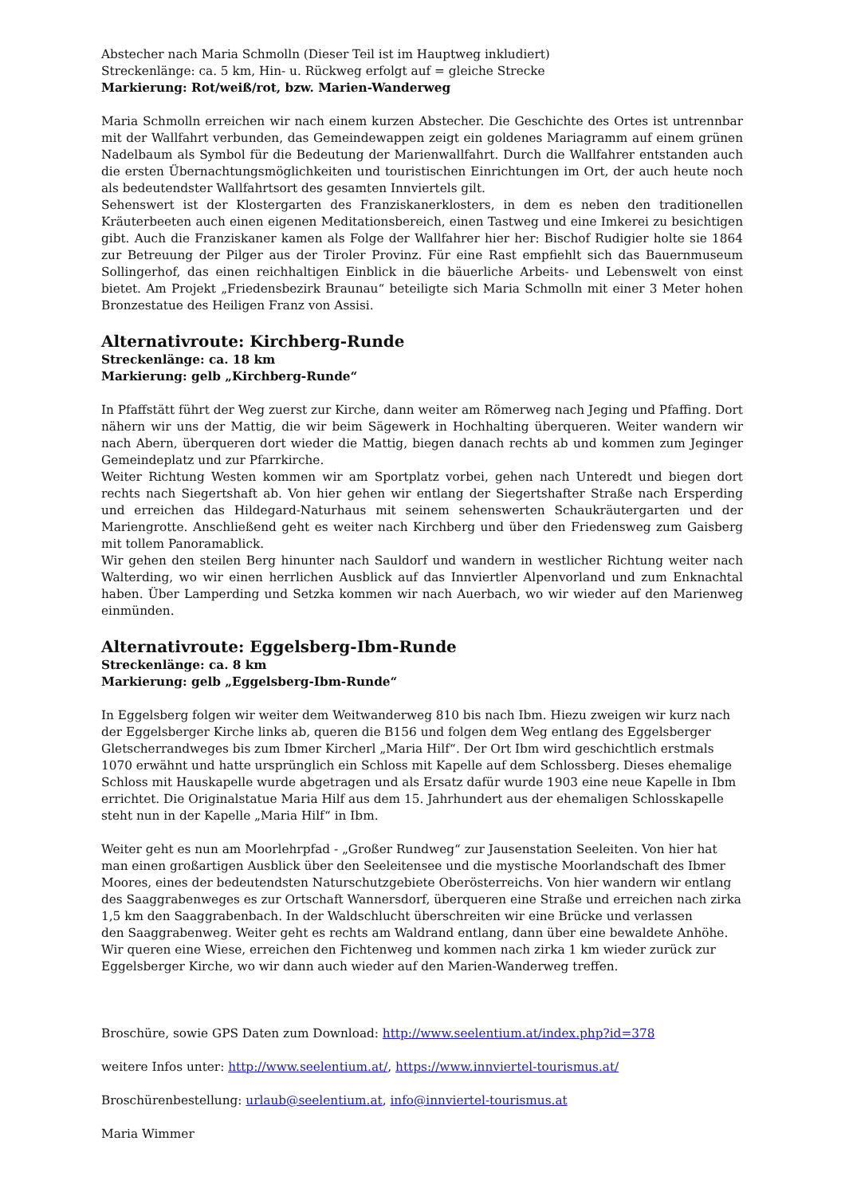Abstecher nach Maria Schmolln (Dieser Teil ist im Hauptweg inkludiert)
Streckenlänge: ca. 5 km, Hin- u. Rückweg erfolgt auf = gleiche Strecke
Markierung: Rot/weiß/rot, bzw. Marien-Wanderweg
Maria Schmolln erreichen wir nach einem kurzen Abstecher. Die Geschichte des Ortes ist untrennbar mit der Wallfahrt verbunden, das Gemeindewappen zeigt ein goldenes Mariagramm auf einem grünen Nadelbaum als Symbol für die Bedeutung der Marienwallfahrt. Durch die Wallfahrer entstanden auch die ersten Übernachtungsmöglichkeiten und touristischen Einrichtungen im Ort, der auch heute noch als bedeutendster Wallfahrtsort des gesamten Innviertels gilt.
Sehenswert ist der Klostergarten des Franziskanerklosters, in dem es neben den traditionellen Kräuterbeeten auch einen eigenen Meditationsbereich, einen Tastweg und eine Imkerei zu besichtigen gibt. Auch die Franziskaner kamen als Folge der Wallfahrer hier her: Bischof Rudigier holte sie 1864 zur Betreuung der Pilger aus der Tiroler Provinz. Für eine Rast empfiehlt sich das Bauernmuseum Sollingerhof, das einen reichhaltigen Einblick in die bäuerliche Arbeits- und Lebenswelt von einst bietet. Am Projekt „Friedensbezirk Braunau“ beteiligte sich Maria Schmolln mit einer 3 Meter hohen Bronzestatue des Heiligen Franz von Assisi.
Alternativroute: Kirchberg-Runde
Streckenlänge: ca. 18 km
Markierung: gelb „Kirchberg-Runde“
In Pfaffstätt führt der Weg zuerst zur Kirche, dann weiter am Römerweg nach Jeging und Pfaffing. Dort nähern wir uns der Mattig, die wir beim Sägewerk in Hochhalting überqueren. Weiter wandern wir nach Abern, überqueren dort wieder die Mattig, biegen danach rechts ab und kommen zum Jeginger Gemeindeplatz und zur Pfarrkirche.
Weiter Richtung Westen kommen wir am Sportplatz vorbei, gehen nach Unteredt und biegen dort rechts nach Siegertshaft ab. Von hier gehen wir entlang der Siegertshafter Straße nach Ersperding und erreichen das Hildegard-Naturhaus mit seinem sehenswerten Schaukräutergarten und der Mariengrotte. Anschließend geht es weiter nach Kirchberg und über den Friedensweg zum Gaisberg mit tollem Panoramablick.
Wir gehen den steilen Berg hinunter nach Sauldorf und wandern in westlicher Richtung weiter nach Walterding, wo wir einen herrlichen Ausblick auf das Innviertler Alpenvorland und zum Enknachtal haben. Über Lamperding und Setzka kommen wir nach Auerbach, wo wir wieder auf den Marienweg einmünden.
Alternativroute: Eggelsberg-Ibm-Runde
Streckenlänge: ca. 8 km
Markierung: gelb „Eggelsberg-Ibm-Runde“
In Eggelsberg folgen wir weiter dem Weitwanderweg 810 bis nach Ibm. Hiezu zweigen wir kurz nach der Eggelsberger Kirche links ab, queren die B156 und folgen dem Weg entlang des Eggelsberger Gletscherrandweges bis zum Ibmer Kircherl „Maria Hilf“. Der Ort Ibm wird geschichtlich erstmals 1070 erwähnt und hatte ursprünglich ein Schloss mit Kapelle auf dem Schlossberg. Dieses ehemalige Schloss mit Hauskapelle wurde abgetragen und als Ersatz dafür wurde 1903 eine neue Kapelle in Ibm errichtet. Die Originalstatue Maria Hilf aus dem 15. Jahrhundert aus der ehemaligen Schlosskapelle steht nun in der Kapelle „Maria Hilf“ in Ibm.
Weiter geht es nun am Moorlehrpfad - „Großer Rundweg“ zur Jausenstation Seeleiten. Von hier hat man einen großartigen Ausblick über den Seeleitensee und die mystische Moorlandschaft des Ibmer Moores, eines der bedeutendsten Naturschutzgebiete Oberösterreichs. Von hier wandern wir entlang des Saaggrabenweges es zur Ortschaft Wannersdorf, überqueren eine Straße und erreichen nach zirka 1,5 km den Saaggrabenbach. In der Waldschlucht überschreiten wir eine Brücke und verlassen
den Saaggrabenweg. Weiter geht es rechts am Waldrand entlang, dann über eine bewaldete Anhöhe. Wir queren eine Wiese, erreichen den Fichtenweg und kommen nach zirka 1 km wieder zurück zur Eggelsberger Kirche, wo wir dann auch wieder auf den Marien-Wanderweg treffen.
Broschüre, sowie GPS Daten zum Download: http://www.seelentium.at/index.php?id=378
weitere Infos unter: http://www.seelentium.at/, https://www.innviertel-tourismus.at/
Broschürenbestellung: urlaub@seelentium.at, info@innviertel-tourismus.at
Maria Wimmer